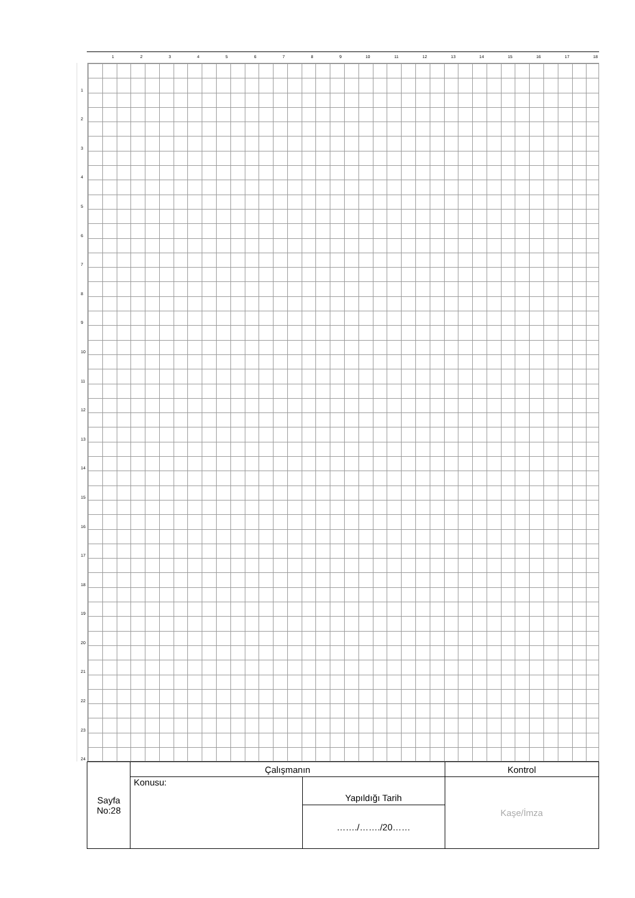123456789 10 11 12 13 14 15 16 17 18
1
2
3
4
5
6
7
8
9
10
11
12
13
14
15
16
17
18
19
20
21
22
23
24
| Sayfa No:28 | Çalışmanın | | Kontrol |
| | Konusu: | Yapıldığı Tarih | Kaşe/İmza |
| | | ……./……./20…… | |